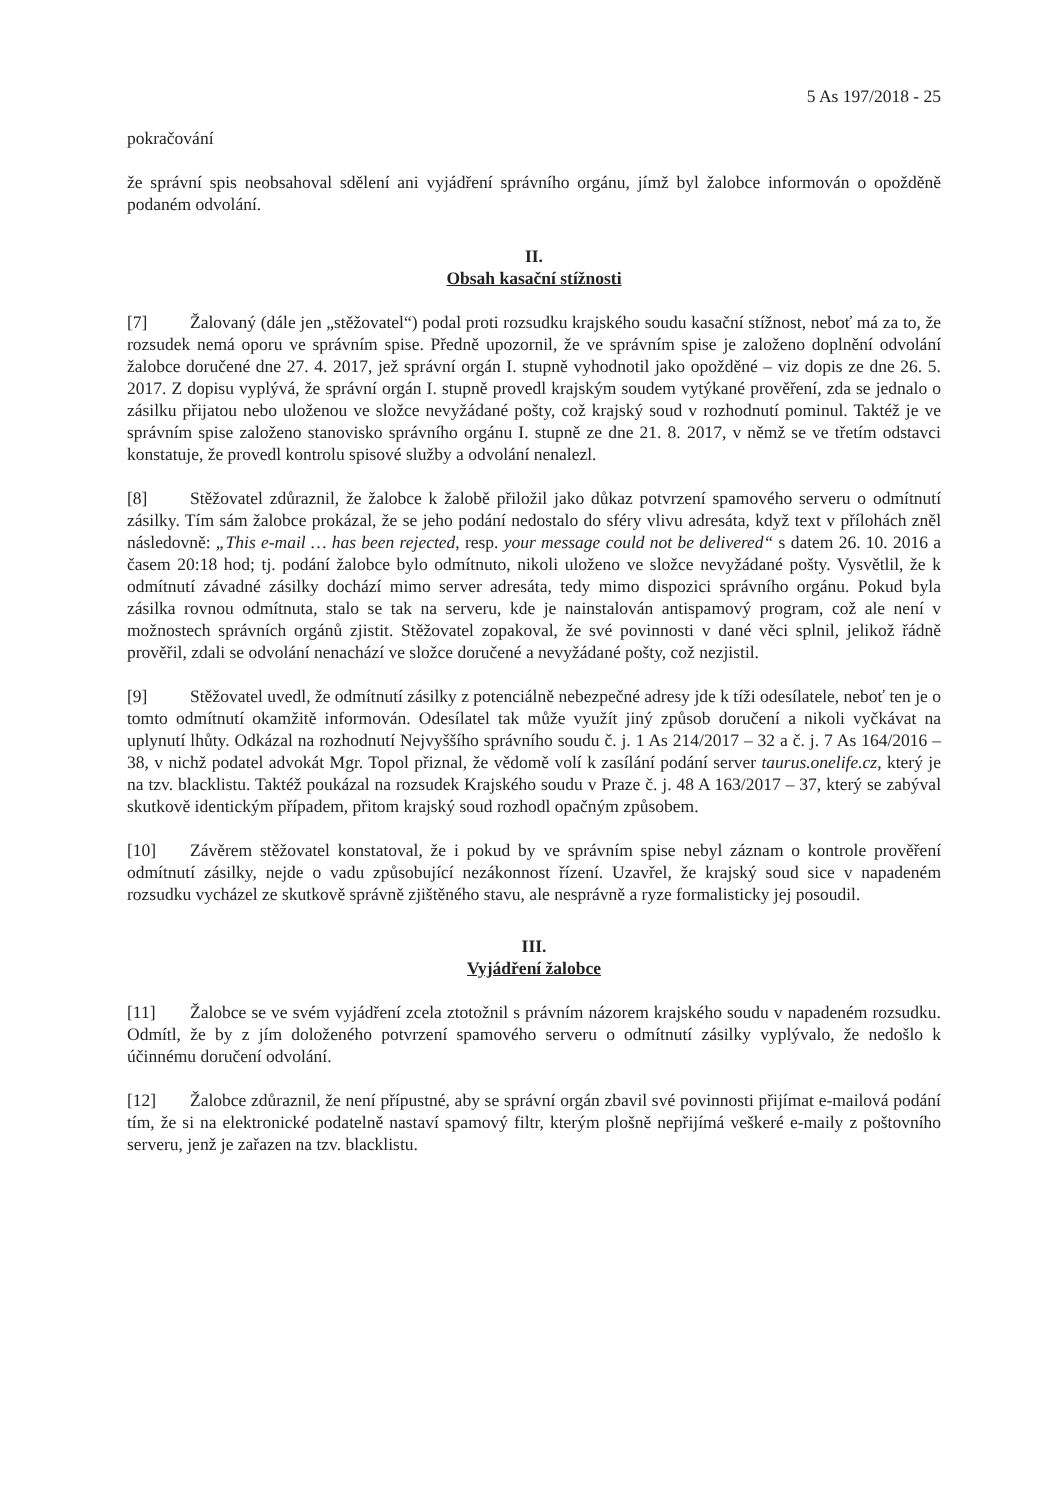5 As 197/2018 - 25
pokračování
že správní spis neobsahoval sdělení ani vyjádření správního orgánu, jímž byl žalobce informován o opožděně podaném odvolání.
II.
Obsah kasační stížnosti
[7] Žalovaný (dále jen „stěžovatel“) podal proti rozsudku krajského soudu kasační stížnost, neboť má za to, že rozsudek nemá oporu ve správním spise. Předně upozornil, že ve správním spise je založeno doplnění odvolání žalobce doručené dne 27. 4. 2017, jež správní orgán I. stupně vyhodnotil jako opožděné – viz dopis ze dne 26. 5. 2017. Z dopisu vyplývá, že správní orgán I. stupně provedl krajským soudem vytýkané prověření, zda se jednalo o zásilku přijatou nebo uloženou ve složce nevyžádané pošty, což krajský soud v rozhodnutí pominul. Taktéž je ve správním spise založeno stanovisko správního orgánu I. stupně ze dne 21. 8. 2017, v němž se ve třetím odstavci konstatuje, že provedl kontrolu spisové služby a odvolání nenalezl.
[8] Stěžovatel zdůraznil, že žalobce k žalobě přiložil jako důkaz potvrzení spamového serveru o odmítnutí zásilky. Tím sám žalobce prokázal, že se jeho podání nedostalo do sféry vlivu adresáta, když text v přílohách zněl následovně: „This e-mail … has been rejected, resp. your message could not be delivered“ s datem 26. 10. 2016 a časem 20:18 hod; tj. podání žalobce bylo odmítnuto, nikoli uloženo ve složce nevyžádané pošty. Vysvětlil, že k odmítnutí závadné zásilky dochází mimo server adresáta, tedy mimo dispozici správního orgánu. Pokud byla zásilka rovnou odmítnuta, stalo se tak na serveru, kde je nainstalován antispamový program, což ale není v možnostech správních orgánů zjistit. Stěžovatel zopakoval, že své povinnosti v dané věci splnil, jelikož řádně prověřil, zdali se odvolání nenachází ve složce doručené a nevyžádané pošty, což nezjistil.
[9] Stěžovatel uvedl, že odmítnutí zásilky z potenciálně nebezpečné adresy jde k tíži odesílatele, neboť ten je o tomto odmítnutí okamžitě informován. Odesílatel tak může využít jiný způsob doručení a nikoli vyčkávat na uplynutí lhůty. Odkázal na rozhodnutí Nejvyššího správního soudu č. j. 1 As 214/2017 – 32 a č. j. 7 As 164/2016 – 38, v nichž podatel advokát Mgr. Topol přiznal, že vědomě volí k zasílání podání server taurus.onelife.cz, který je na tzv. blacklistu. Taktéž poukázal na rozsudek Krajského soudu v Praze č. j. 48 A 163/2017 – 37, který se zabýval skutkově identickým případem, přitom krajský soud rozhodl opačným způsobem.
[10] Závěrem stěžovatel konstatoval, že i pokud by ve správním spise nebyl záznam o kontrole prověření odmítnutí zásilky, nejde o vadu způsobující nezákonnost řízení. Uzavřel, že krajský soud sice v napadeném rozsudku vycházel ze skutkově správně zjištěného stavu, ale nesprávně a ryze formalisticky jej posoudil.
III.
Vyjádření žalobce
[11] Žalobce se ve svém vyjádření zcela ztotožnil s právním názorem krajského soudu v napadeném rozsudku. Odmítl, že by z jím doloženého potvrzení spamového serveru o odmítnutí zásilky vyplývalo, že nedošlo k účinnému doručení odvolání.
[12] Žalobce zdůraznil, že není přípustné, aby se správní orgán zbavil své povinnosti přijímat e-mailová podání tím, že si na elektronické podatelně nastaví spamový filtr, kterým plošně nepřijímá veškeré e-maily z poštovního serveru, jenž je zařazen na tzv. blacklistu.